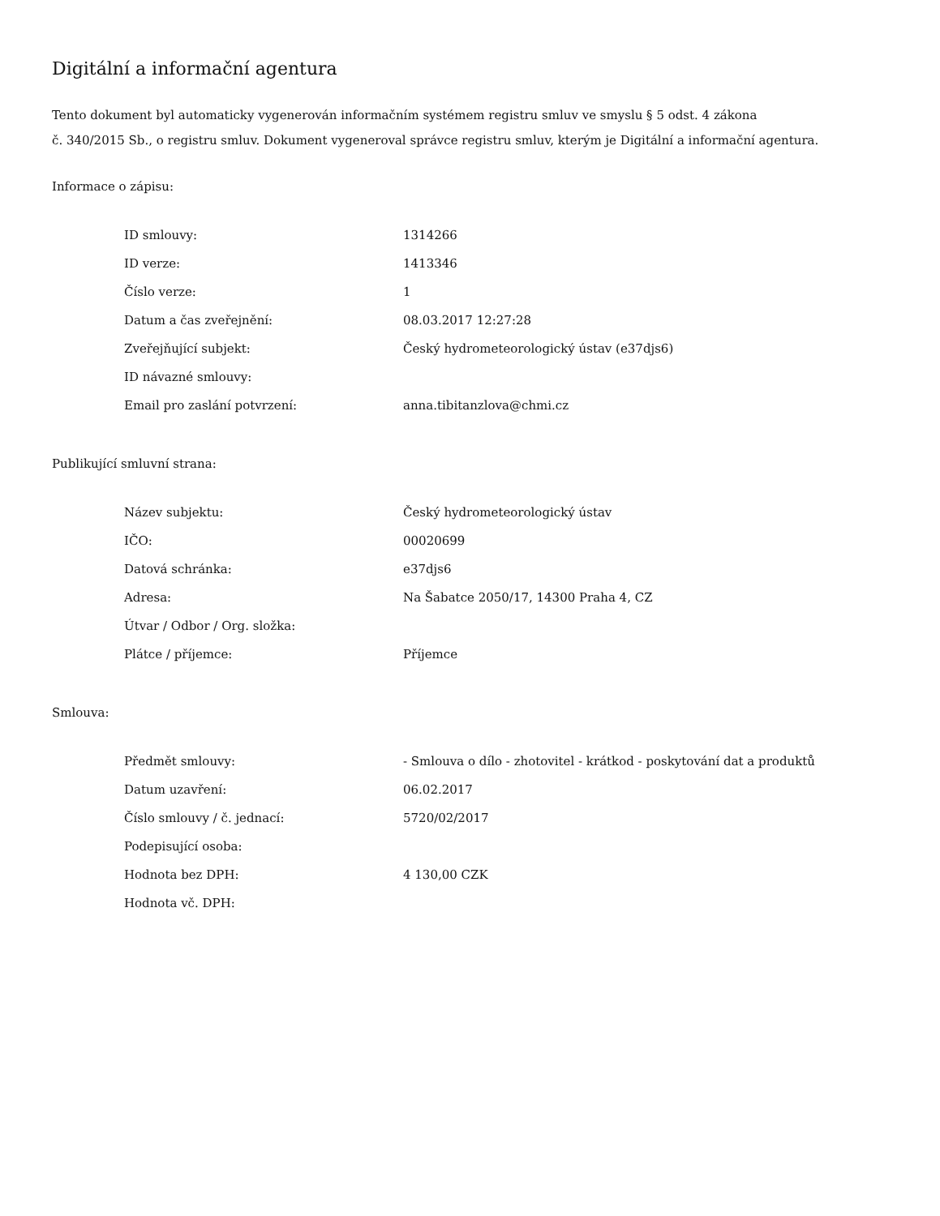Digitální a informační agentura
Tento dokument byl automaticky vygenerován informačním systémem registru smluv ve smyslu § 5 odst. 4 zákona
č. 340/2015 Sb., o registru smluv. Dokument vygeneroval správce registru smluv, kterým je Digitální a informační agentura.
Informace o zápisu:
| ID smlouvy: | 1314266 |
| ID verze: | 1413346 |
| Číslo verze: | 1 |
| Datum a čas zveřejnění: | 08.03.2017 12:27:28 |
| Zveřejňující subjekt: | Český hydrometeorologický ústav (e37djs6) |
| ID návazné smlouvy: | |
| Email pro zaslání potvrzení: | anna.tibitanzlova@chmi.cz |
Publikující smluvní strana:
| Název subjektu: | Český hydrometeorologický ústav |
| IČO: | 00020699 |
| Datová schránka: | e37djs6 |
| Adresa: | Na Šabatce 2050/17, 14300 Praha 4, CZ |
| Útvar / Odbor / Org. složka: | |
| Plátce / příjemce: | Příjemce |
Smlouva:
| Předmět smlouvy: | - Smlouva o dílo - zhotovitel - krátkod - poskytování dat a produktů |
| Datum uzavření: | 06.02.2017 |
| Číslo smlouvy / č. jednací: | 5720/02/2017 |
| Podepisující osoba: | |
| Hodnota bez DPH: | 4 130,00 CZK |
| Hodnota vč. DPH: | |